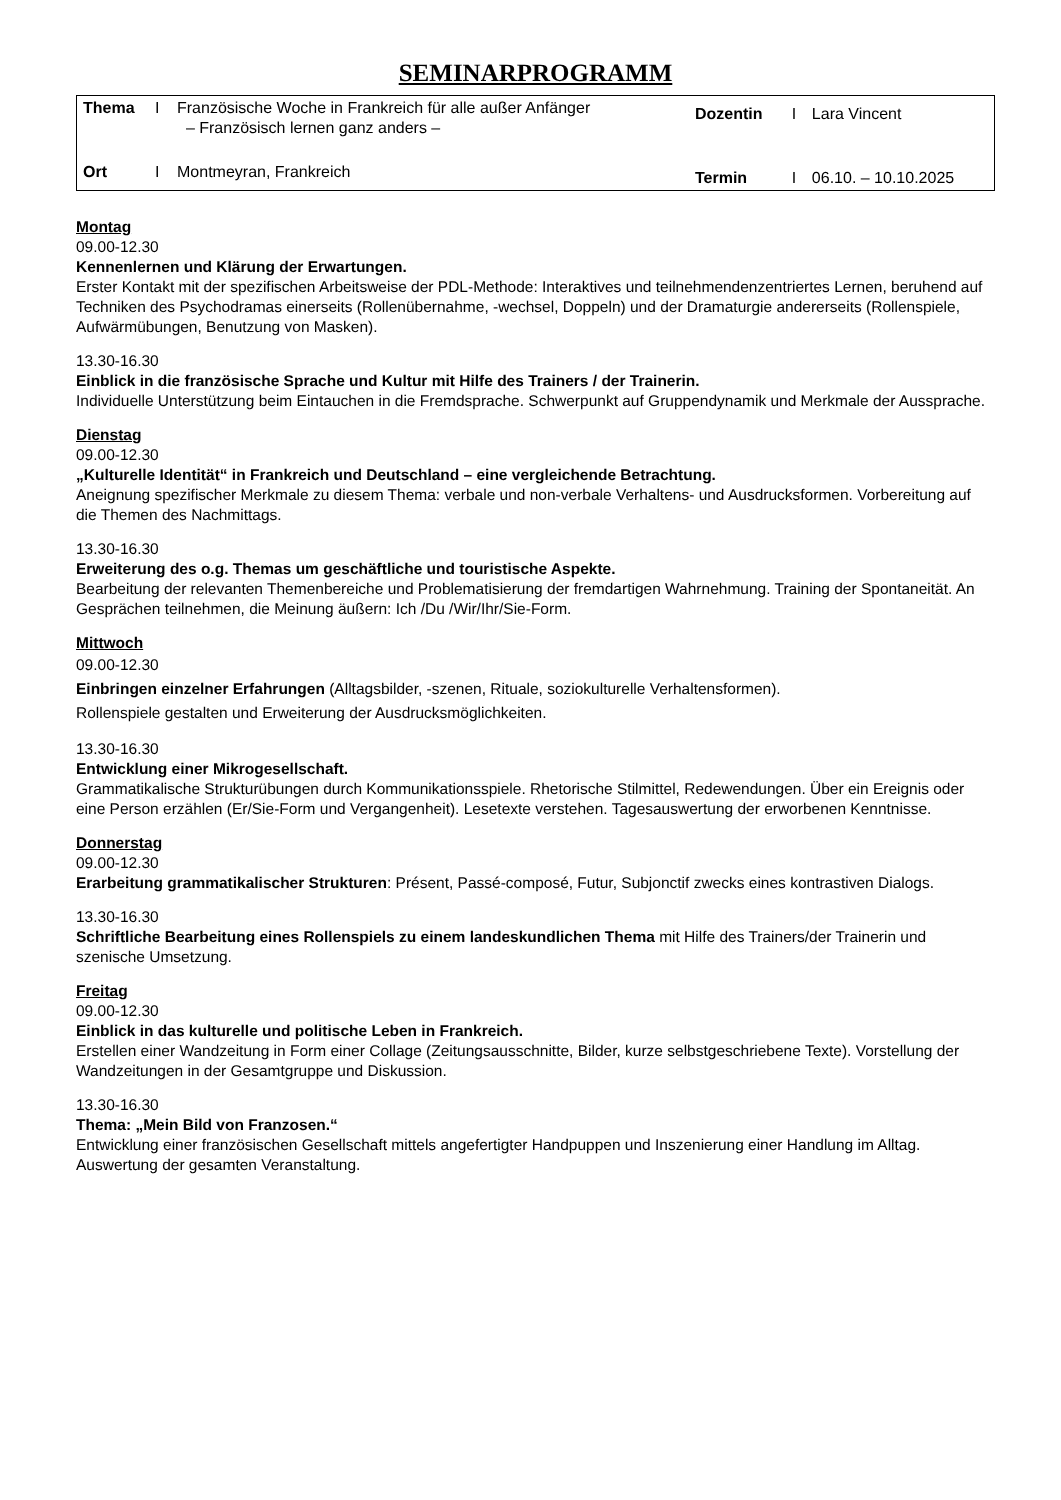SEMINARPROGRAMM
| Thema | I | Französische Woche in Frankreich für alle außer Anfänger – Französisch lernen ganz anders – | Dozentin | I | Lara Vincent |
| Ort | I | Montmeyran, Frankreich | Termin | I | 06.10. – 10.10.2025 |
Montag
09.00-12.30
Kennenlernen und Klärung der Erwartungen.
Erster Kontakt mit der spezifischen Arbeitsweise der PDL-Methode: Interaktives und teilnehmendenzentriertes Lernen, beruhend auf Techniken des Psychodramas einerseits (Rollenübernahme, -wechsel, Doppeln) und der Dramaturgie andererseits (Rollenspiele, Aufwärmübungen, Benutzung von Masken).
13.30-16.30
Einblick in die französische Sprache und Kultur mit Hilfe des Trainers / der Trainerin.
Individuelle Unterstützung beim Eintauchen in die Fremdsprache. Schwerpunkt auf Gruppendynamik und Merkmale der Aussprache.
Dienstag
09.00-12.30
„Kulturelle Identität“ in Frankreich und Deutschland – eine vergleichende Betrachtung.
Aneignung spezifischer Merkmale zu diesem Thema: verbale und non-verbale Verhaltens- und Ausdrucksformen. Vorbereitung auf die Themen des Nachmittags.
13.30-16.30
Erweiterung des o.g. Themas um geschäftliche und touristische Aspekte.
Bearbeitung der relevanten Themenbereiche und Problematisierung der fremdartigen Wahrnehmung. Training der Spontaneität. An Gesprächen teilnehmen, die Meinung äußern: Ich /Du /Wir/Ihr/Sie-Form.
Mittwoch
09.00-12.30
Einbringen einzelner Erfahrungen (Alltagsbilder, -szenen, Rituale, soziokulturelle Verhaltensformen).
Rollenspiele gestalten und Erweiterung der Ausdrucksmöglichkeiten.
13.30-16.30
Entwicklung einer Mikrogesellschaft.
Grammatikalische Strukturübungen durch Kommunikationsspiele. Rhetorische Stilmittel, Redewendungen. Über ein Ereignis oder eine Person erzählen (Er/Sie-Form und Vergangenheit). Lesetexte verstehen. Tagesauswertung der erworbenen Kenntnisse.
Donnerstag
09.00-12.30
Erarbeitung grammatikalischer Strukturen: Présent, Passé-composé, Futur, Subjonctif zwecks eines kontrastiven Dialogs.
13.30-16.30
Schriftliche Bearbeitung eines Rollenspiels zu einem landeskundlichen Thema mit Hilfe des Trainers/der Trainerin und szenische Umsetzung.
Freitag
09.00-12.30
Einblick in das kulturelle und politische Leben in Frankreich.
Erstellen einer Wandzeitung in Form einer Collage (Zeitungsausschnitte, Bilder, kurze selbstgeschriebene Texte). Vorstellung der Wandzeitungen in der Gesamtgruppe und Diskussion.
13.30-16.30
Thema: „Mein Bild von Franzosen.“
Entwicklung einer französischen Gesellschaft mittels angefertigter Handpuppen und Inszenierung einer Handlung im Alltag.
Auswertung der gesamten Veranstaltung.